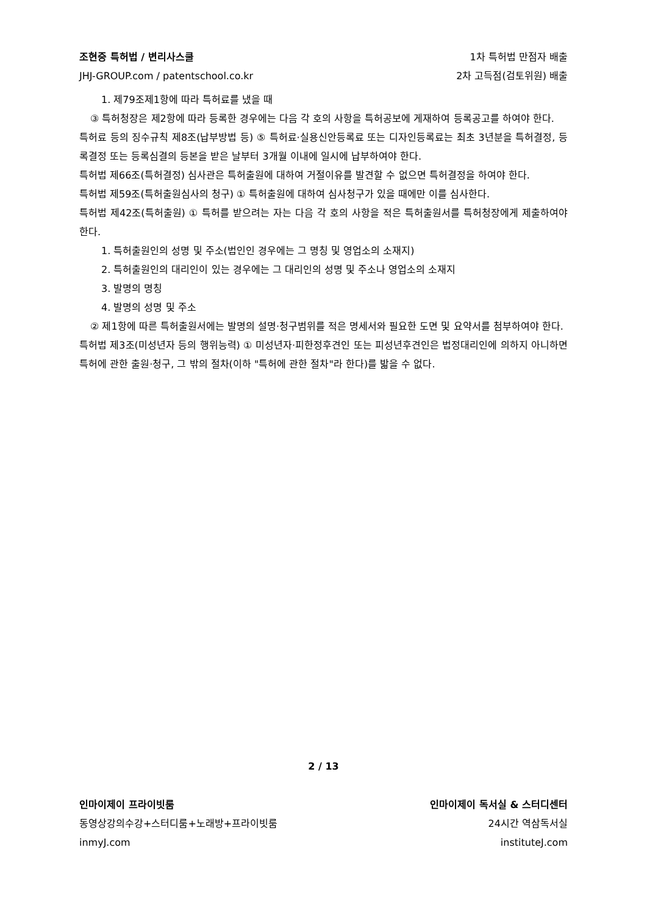조현중 특허법 / 변리사스쿨 1차 특허법 만점자 배출
JHJ-GROUP.com / patentschool.co.kr 2차 고득점(검토위원) 배출
1. 제79조제1항에 따라 특허료를 냈을 때
③ 특허청장은 제2항에 따라 등록한 경우에는 다음 각 호의 사항을 특허공보에 게재하여 등록공고를 하여야 한다.
특허료 등의 징수규칙 제8조(납부방법 등) ⑤ 특허료·실용신안등록료 또는 디자인등록료는 최초 3년분을 특허결정, 등록결정 또는 등록심결의 등본을 받은 날부터 3개월 이내에 일시에 납부하여야 한다.
특허법 제66조(특허결정) 심사관은 특허출원에 대하여 거절이유를 발견할 수 없으면 특허결정을 하여야 한다.
특허법 제59조(특허출원심사의 청구) ① 특허출원에 대하여 심사청구가 있을 때에만 이를 심사한다.
특허법 제42조(특허출원) ① 특허를 받으려는 자는 다음 각 호의 사항을 적은 특허출원서를 특허청장에게 제출하여야 한다.
1. 특허출원인의 성명 및 주소(법인인 경우에는 그 명칭 및 영업소의 소재지)
2. 특허출원인의 대리인이 있는 경우에는 그 대리인의 성명 및 주소나 영업소의 소재지
3. 발명의 명칭
4. 발명의 성명 및 주소
② 제1항에 따른 특허출원서에는 발명의 설명·청구범위를 적은 명세서와 필요한 도면 및 요약서를 첨부하여야 한다.
특허법 제3조(미성년자 등의 행위능력) ① 미성년자·피한정후견인 또는 피성년후견인은 법정대리인에 의하지 아니하면 특허에 관한 출원·청구, 그 밖의 절차(이하 "특허에 관한 절차"라 한다)를 밟을 수 없다.
2 / 13
인마이제이 프라이빗룸 인마이제이 독서실 & 스터디센터
동영상강의수강+스터디룸+노래방+프라이빗룸 24시간 역삼독서실
inmyJ.com instituteJ.com